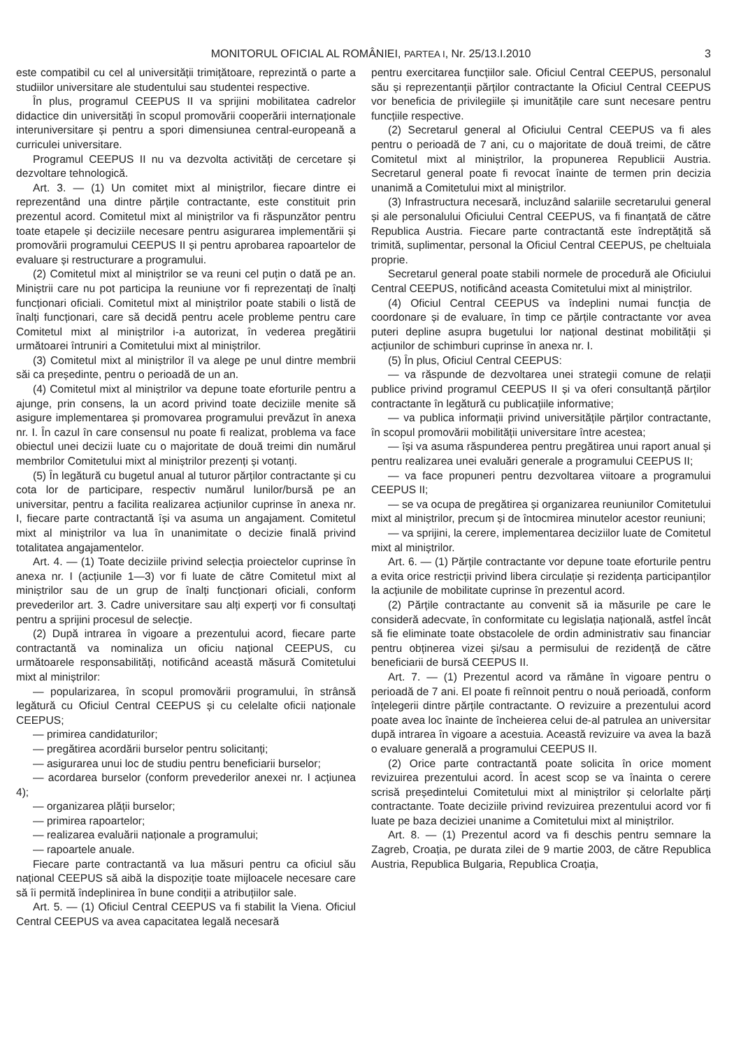MONITORUL OFICIAL AL ROMÂNIEI, PARTEA I, Nr. 25/13.I.2010 3
este compatibil cu cel al universității trimițătoare, reprezintă o parte a studiilor universitare ale studentului sau studentei respective.
În plus, programul CEEPUS II va sprijini mobilitatea cadrelor didactice din universități în scopul promovării cooperării internaționale interuniversitare și pentru a spori dimensiunea central-europeană a curriculei universitare.
Programul CEEPUS II nu va dezvolta activități de cercetare și dezvoltare tehnologică.
Art. 3. — (1) Un comitet mixt al miniștrilor, fiecare dintre ei reprezentând una dintre părțile contractante, este constituit prin prezentul acord. Comitetul mixt al miniștrilor va fi răspunzător pentru toate etapele și deciziile necesare pentru asigurarea implementării și promovării programului CEEPUS II și pentru aprobarea rapoartelor de evaluare și restructurare a programului.
(2) Comitetul mixt al miniștrilor se va reuni cel puțin o dată pe an. Miniștrii care nu pot participa la reuniune vor fi reprezentați de înalți funcționari oficiali. Comitetul mixt al miniștrilor poate stabili o listă de înalți funcționari, care să decidă pentru acele probleme pentru care Comitetul mixt al miniștrilor i-a autorizat, în vederea pregătirii următoarei întruniri a Comitetului mixt al miniștrilor.
(3) Comitetul mixt al miniștrilor îl va alege pe unul dintre membrii săi ca președinte, pentru o perioadă de un an.
(4) Comitetul mixt al miniștrilor va depune toate eforturile pentru a ajunge, prin consens, la un acord privind toate deciziile menite să asigure implementarea și promovarea programului prevăzut în anexa nr. I. În cazul în care consensul nu poate fi realizat, problema va face obiectul unei decizii luate cu o majoritate de două treimi din numărul membrilor Comitetului mixt al miniștrilor prezenți și votanți.
(5) În legătură cu bugetul anual al tuturor părților contractante și cu cota lor de participare, respectiv numărul lunilor/bursă pe an universitar, pentru a facilita realizarea acțiunilor cuprinse în anexa nr. I, fiecare parte contractantă își va asuma un angajament. Comitetul mixt al miniștrilor va lua în unanimitate o decizie finală privind totalitatea angajamentelor.
Art. 4. — (1) Toate deciziile privind selecția proiectelor cuprinse în anexa nr. I (acțiunile 1—3) vor fi luate de către Comitetul mixt al miniștrilor sau de un grup de înalți funcționari oficiali, conform prevederilor art. 3. Cadre universitare sau alți experți vor fi consultați pentru a sprijini procesul de selecție.
(2) După intrarea în vigoare a prezentului acord, fiecare parte contractantă va nominaliza un oficiu național CEEPUS, cu următoarele responsabilități, notificând această măsură Comitetului mixt al miniștrilor:
— popularizarea, în scopul promovării programului, în strânsă legătură cu Oficiul Central CEEPUS și cu celelalte oficii naționale CEEPUS;
— primirea candidaturilor;
— pregătirea acordării burselor pentru solicitanți;
— asigurarea unui loc de studiu pentru beneficiarii burselor;
— acordarea burselor (conform prevederilor anexei nr. I acțiunea 4);
— organizarea plății burselor;
— primirea rapoartelor;
— realizarea evaluării naționale a programului;
— rapoartele anuale.
Fiecare parte contractantă va lua măsuri pentru ca oficiul său național CEEPUS să aibă la dispoziție toate mijloacele necesare care să îi permită îndeplinirea în bune condiții a atribuțiilor sale.
Art. 5. — (1) Oficiul Central CEEPUS va fi stabilit la Viena. Oficiul Central CEEPUS va avea capacitatea legală necesară
pentru exercitarea funcțiilor sale. Oficiul Central CEEPUS, personalul său și reprezentanții părților contractante la Oficiul Central CEEPUS vor beneficia de privilegiile și imunitățile care sunt necesare pentru funcțiile respective.
(2) Secretarul general al Oficiului Central CEEPUS va fi ales pentru o perioadă de 7 ani, cu o majoritate de două treimi, de către Comitetul mixt al miniștrilor, la propunerea Republicii Austria. Secretarul general poate fi revocat înainte de termen prin decizia unanimă a Comitetului mixt al miniștrilor.
(3) Infrastructura necesară, incluzând salariile secretarului general și ale personalului Oficiului Central CEEPUS, va fi finanțată de către Republica Austria. Fiecare parte contractantă este îndreptățită să trimită, suplimentar, personal la Oficiul Central CEEPUS, pe cheltuiala proprie.
Secretarul general poate stabili normele de procedură ale Oficiului Central CEEPUS, notificând aceasta Comitetului mixt al miniștrilor.
(4) Oficiul Central CEEPUS va îndeplini numai funcția de coordonare și de evaluare, în timp ce părțile contractante vor avea puteri depline asupra bugetului lor național destinat mobilității și acțiunilor de schimburi cuprinse în anexa nr. I.
(5) În plus, Oficiul Central CEEPUS:
— va răspunde de dezvoltarea unei strategii comune de relații publice privind programul CEEPUS II și va oferi consultanță părților contractante în legătură cu publicațiile informative;
— va publica informații privind universitățile părților contractante, în scopul promovării mobilității universitare între acestea;
— își va asuma răspunderea pentru pregătirea unui raport anual și pentru realizarea unei evaluări generale a programului CEEPUS II;
— va face propuneri pentru dezvoltarea viitoare a programului CEEPUS II;
— se va ocupa de pregătirea și organizarea reuniunilor Comitetului mixt al miniștrilor, precum și de întocmirea minutelor acestor reuniuni;
— va sprijini, la cerere, implementarea deciziilor luate de Comitetul mixt al miniștrilor.
Art. 6. — (1) Părțile contractante vor depune toate eforturile pentru a evita orice restricții privind libera circulație și rezidența participanților la acțiunile de mobilitate cuprinse în prezentul acord.
(2) Părțile contractante au convenit să ia măsurile pe care le consideră adecvate, în conformitate cu legislația națională, astfel încât să fie eliminate toate obstacolele de ordin administrativ sau financiar pentru obținerea vizei și/sau a permisului de rezidență de către beneficiarii de bursă CEEPUS II.
Art. 7. — (1) Prezentul acord va rămâne în vigoare pentru o perioadă de 7 ani. El poate fi reînnoit pentru o nouă perioadă, conform înțelegerii dintre părțile contractante. O revizuire a prezentului acord poate avea loc înainte de încheierea celui de-al patrulea an universitar după intrarea în vigoare a acestuia. Această revizuire va avea la bază o evaluare generală a programului CEEPUS II.
(2) Orice parte contractantă poate solicita în orice moment revizuirea prezentului acord. În acest scop se va înainta o cerere scrisă președintelui Comitetului mixt al miniștrilor și celorlalte părți contractante. Toate deciziile privind revizuirea prezentului acord vor fi luate pe baza deciziei unanime a Comitetului mixt al miniștrilor.
Art. 8. — (1) Prezentul acord va fi deschis pentru semnare la Zagreb, Croația, pe durata zilei de 9 martie 2003, de către Republica Austria, Republica Bulgaria, Republica Croația,